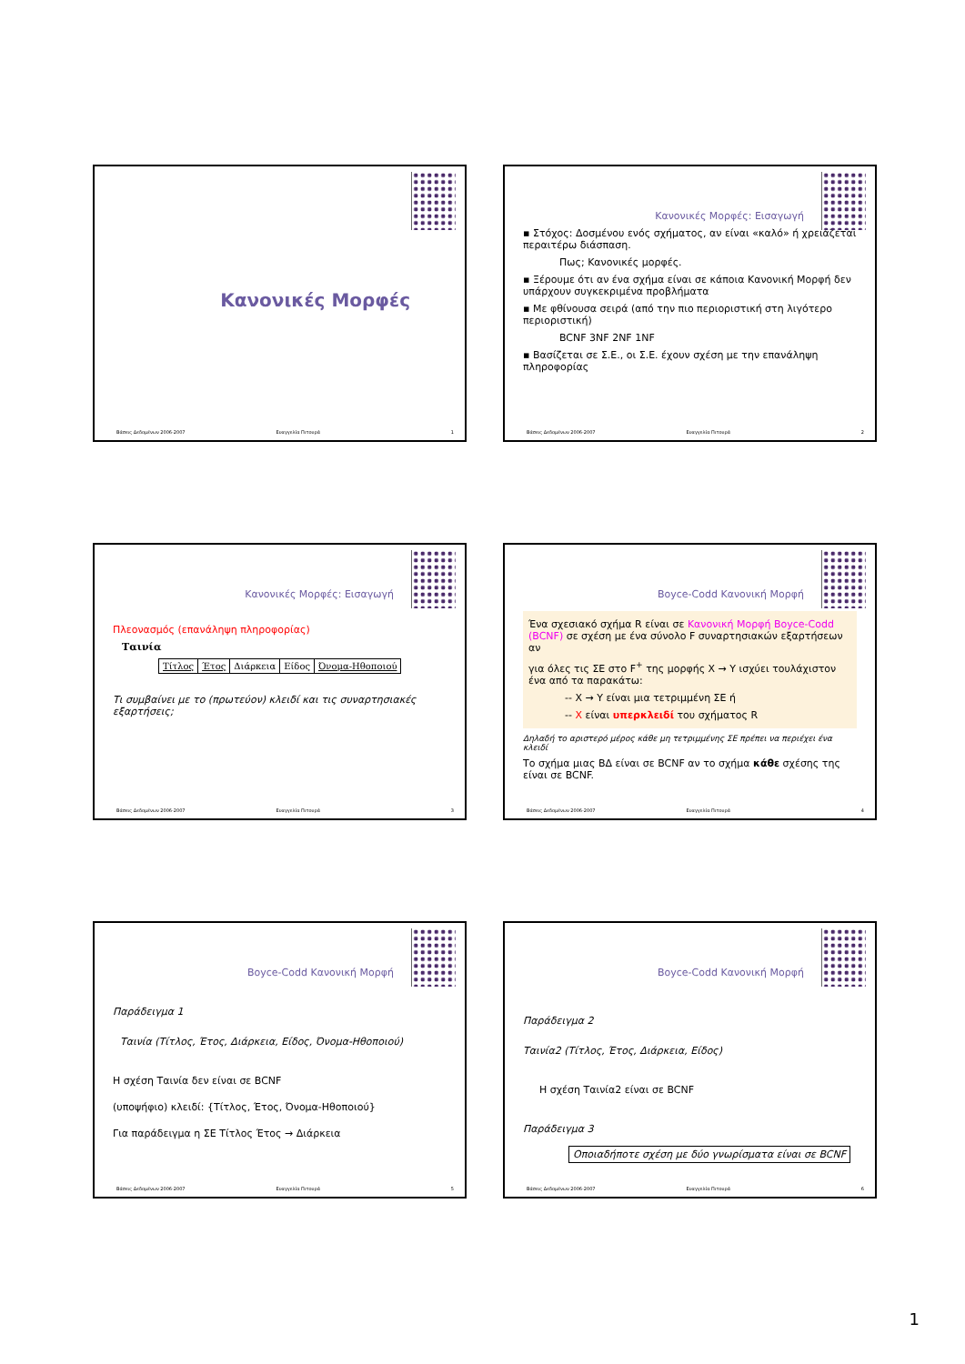Κανονικές Μορφές
Βάσεις Δεδομένων 2006-2007 Ευαγγελία Πιτουρά 1
Κανονικές Μορφές: Εισαγωγή
▪ Στόχος: Δοσμένου ενός σχήματος, αν είναι «καλό» ή χρειάζεται περαιτέρω διάσπαση.
Πως; Κανονικές μορφές.
▪ Ξέρουμε ότι αν ένα σχήμα είναι σε κάποια Κανονική Μορφή δεν υπάρχουν συγκεκριμένα προβλήματα
▪ Με φθίνουσα σειρά (από την πιο περιοριστική στη λιγότερο περιοριστική)
BCNF 3NF 2NF 1NF
▪ Βασίζεται σε Σ.Ε., οι Σ.Ε. έχουν σχέση με την επανάληψη πληροφορίας
Βάσεις Δεδομένων 2006-2007 Ευαγγελία Πιτουρά 2
Κανονικές Μορφές: Εισαγωγή
Πλεονασμός (επανάληψη πληροφορίας)
Ταινία
| Τίτλος | Έτος | Διάρκεια | Είδος | Όνομα-Ηθοποιού |
Τι συμβαίνει με το (πρωτεύον) κλειδί και τις συναρτησιακές εξαρτήσεις;
Βάσεις Δεδομένων 2006-2007 Ευαγγελία Πιτουρά 3
Boyce-Codd Κανονική Μορφή
Ένα σχεσιακό σχήμα R είναι σε Κανονική Μορφή Boyce-Codd (BCNF) σε σχέση με ένα σύνολο F συναρτησιακών εξαρτήσεων αν
για όλες τις ΣΕ στο F<sup>+</sup> της μορφής X → Y ισχύει τουλάχιστον ένα από τα παρακάτω:
-- X → Y είναι μια τετριμμένη ΣΕ ή
-- X είναι υπερκλειδί του σχήματος R
Δηλαδή το αριστερό μέρος κάθε μη τετριμμένης ΣΕ πρέπει να περιέχει ένα κλειδί
Το σχήμα μιας ΒΔ είναι σε BCNF αν το σχήμα κάθε σχέσης της είναι σε BCNF.
Βάσεις Δεδομένων 2006-2007 Ευαγγελία Πιτουρά 4
Boyce-Codd Κανονική Μορφή
Παράδειγμα 1
Ταινία (Τίτλος, Έτος, Διάρκεια, Είδος, Όνομα-Ηθοποιού)
H σχέση Ταινία δεν είναι σε BCNF
(υποψήφιο) κλειδί: {Τίτλος, Έτος, Όνομα-Ηθοποιού}
Για παράδειγμα η ΣΕ Τίτλος Έτος → Διάρκεια
Βάσεις Δεδομένων 2006-2007 Ευαγγελία Πιτουρά 5
Boyce-Codd Κανονική Μορφή
Παράδειγμα 2
Ταινία2 (Τίτλος, Έτος, Διάρκεια, Είδος)
H σχέση Ταινία2 είναι σε BCNF
Παράδειγμα 3
Οποιαδήποτε σχέση με δύο γνωρίσματα είναι σε BCNF
Βάσεις Δεδομένων 2006-2007 Ευαγγελία Πιτουρά 6
1